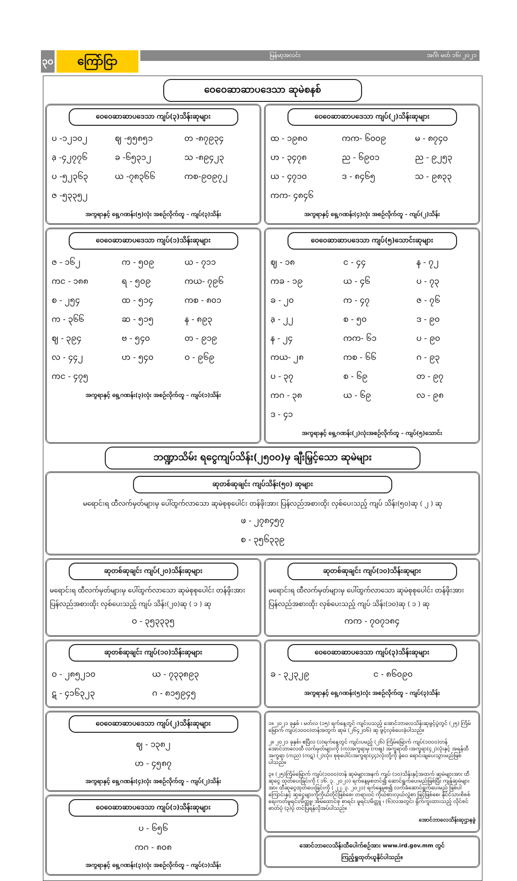၃၀
ကြော်ငြာ
မြန်မာ့အလင်း အင်္ဂါ၊ မတ် ၁၆၊ ၂၀၂၁
ဝေဝေဆာဆာပဒေသာ ဆုမဲစနစ်
ဝေဝေဆာဆာပဒေသာ ကျပ်(၃)သိန်းဆုများ
| ပ -၁၂၁၀၂ | ဈ -၅၅၈၅၁ | တ -၈၇၉၃၄ |
| ạ -၄၂၇၇၆ | ခ -၆၅၃၁၂ | သ -၈၉၄၂၃ |
| ပ -၅၂၃၆၃ | ယ -၇၈၃၆၆ | ကစ-၉၀၉၇၂ |
| ဇ -၅၃၃၅၂ | | |
အကွရာနှင့် ရှေ့ဂဏန်း(၅)လုံး အစဉ်လိုက်တူ – ကျပ်(၃)သိန်း
ဝေဝေဆာဆာပဒေသာ ကျပ်(၂)သိန်းဆုများ
| ထ - ၁၉၈၀ | ကက- ၆၀၀၉ | မ - ၈၇၄၀ |
| ဟ - ၃၄၇၈ | ည - ၆၉၀၁ | ည - ၉၂၅၃ |
| ယ - ၄၇၁၀ | ဒ - ၈၄၆၅ | သ - ၉၈၃၃ |
| ကက- ၄၈၄၆ | | |
အကွရာနှင့် ရှေ့ဂဏန်း(၄)လုံး အစဉ်လိုက်တူ – ကျပ်(၂)သိန်း
ဝေဝေဆာဆာပဒေသာ ကျပ်(၁)သိန်းဆုများ
| ဇ - ၁၆၂ | က - ၅၀၉ | ယ - ၇၁၁ |
| ကင - ၁၈၈ | ရ - ၅၀၉ | ကယ- ၇၉၆ |
| စ - ၂၅၄ | ထ - ၅၁၄ | ကစ - ၈၀၁ |
| က - ၃၆၆ | ဆ - ၅၁၅ | န - ၈၉၃ |
| ဈ - ၃၉၄ | ဗ - ၅၄၀ | တ - ၉၁၉ |
| လ - ၄၄၂ | ဟ - ၅၄၀ | ဝ - ၉၆၉ |
| ကင - ၄၇၅ | | |
အကွရာနှင့် ရှေ့ဂဏန်း(၃)လုံး အစဉ်လိုက်တူ – ကျပ်(၁)သိန်း
ဝေဝေဆာဆာပဒေသာ ကျပ်(၅)သောင်းဆုများ
| ဈ - ၁၈ | င - ၄၄ | န - ၇၂ |
| ကခ - ၁၉ | ယ - ၄၆ | ပ - ၇၃ |
| ခ - ၂၀ | က - ၄၇ | ဇ - ၇၆ |
| ạ - ၂၂ | စ - ၅၀ | ဒ - ၉၀ |
| န - ၂၄ | ကက- ၆၁ | ပ - ၉၀ |
| ကယ- ၂၈ | ကစ - ၆၆ | ဂ - ၉၃ |
| ပ - ၃၇ | စ - ၆၉ | တ - ၉၇ |
| ကဂ - ၃၈ | ယ - ၆၉ | လ - ၉၈ |
| ဒ - ၄၁ | | |
အကွရာနှင့် ရှေ့ဂဏန်း(၂)လုံးအစဉ်လိုက်တူ – ကျပ်(၅)သောင်း
ဘဏ္ဍာသိမ်း ရငွေကျပ်သိန်း(၂၅၀၀)မှ ချီးမြှင့်သော ဆုမဲများ
ဆုတစ်ဆုချင်း ကျပ်သိန်း(၅၀) ဆုများ
မရောင်းရ ထီလက်မှတ်များမှ ပေါ်ထွက်လာသော ဆုမဲစုစုပေါင်း တန်ဖိုးအား ပြန်လည်အစားထိုး လှစ်ပေးသည့် ကျပ် သိန်း(၅၀)ဆု ( ၂ ) ဆု
ဖ - ၂၇၈၄၅၇
စ - ၃၅၆၃၃၉
ဆုတစ်ဆုချင်း ကျပ်(၂၀)သိန်းဆုများ
မရောင်းရ ထီလက်မှတ်များမှ ပေါ်ထွက်လာသော ဆုမဲစုစုပေါင်း တန်ဖိုးအား ပြန်လည်အစားထိုး လှစ်ပေးသည့် ကျပ် သိန်း(၂၀)ဆု ( ၁ ) ဆု
ဝ - ၃၅၃၃၃၅
ဆုတစ်ဆုချင်း ကျပ်(၁၀)သိန်းဆုများ
မရောင်းရ ထီလက်မှတ်များမှ ပေါ်ထွက်လာသော ဆုမဲစုစုပေါင်း တန်ဖိုးအား ပြန်လည်အစားထိုး လှစ်ပေးသည့် ကျပ် သိန်း(၁၀)ဆု ( ၁ ) ဆု
ကက - ၇၀၇၁၈၄
ဆုတစ်ဆုချင်း ကျပ်(၁၀)သိန်းဆုများ
| ဝ - ၂၈၅၂၁၀ | ယ - ၇၃၃၈၉၃ |
| ဋ - ၄၁၆၃၂၃ | ဂ - ၈၁၅၉၄၅ |
ဝေဝေဆာဆာပဒေသာ ကျပ်(၃)သိန်းဆုများ
| ခ - ၃၂၃၂၉ | င - ၈၆၀၉၀ |
အကွရာနှင့် ရှေ့ဂဏန်း(၅)လုံး အစဉ်လိုက်တူ – ကျပ်(၃)သိန်း
ဝေဝေဆာဆာပဒေသာ ကျပ်(၂)သိန်းဆုများ
ဈ - ၁၃၈၂
ဟ - ၄၅၈၇
အကွရာနှင့် ရှေ့ဂဏန်း(၄)လုံး အစဉ်လိုက်တူ – ကျပ်(၂)သိန်း
ဝေဝေဆာဆာပဒေသာ ကျပ်(၁)သိန်းဆုများ
ပ - ၆၅၆
ကဂ - ၈၀၈
အကွရာနှင့် ရှေ့ဂဏန်း(၃)လုံး အစဉ်လိုက်တူ – ကျပ်(၁)သိန်း
၁။ ၂၀၂၁ ခုနှစ် ၊ မတ်လ (၁၅) ရက်နေ့တွင် ကျင်းပသည့် အောင်ဘာလေသိန်းဆုဖွင့်ပွဲတွင် (၂၅) ကြိမ်မြောက် ကျပ်(၁၀၀၀)တန်အတွက် ဆုမဲ (၂၆၄၂၀၆) ဆု ဖွင့်လှစ်ပေးခဲ့ပါသည်။
၂။ ၂၀၂၁ ခုနှစ်၊ ဧပြီလ (၁)ရက်နေ့တွင် ကျင်းပမည့် (၂၆) ကြိမ်မြောက် ကျပ်(၁၀၀၀)တန် အောင်ဘာလေထီ လက်မှတ်များကို (က)အက္ခရာမှ (ကဈ) အက္ခရာထိ ၊အက္ခရာ(၄၂)လုံးနှင့် အရန်ထီအက္ခရာ (ကည) (ကဋ) (၂)လုံး၊ စုစုပေါင်းအက္ခရာ(၄၄)လုံးတို့ကို ခွဲဝေ ရောင်းချပေးသွားမည်ဖြစ်ပါသည်။
၃။ (၂၅)ကြိမ်မြောက် ကျပ်(၁၀၀၀)တန် ဆုမဲများအနက် ကျပ် (၁၀)သိန်းနှင့်အထက် ဆုမဲများအား ထီဆုငွေ ထုတ်ပေးခြင်းကို ( ၁၆. ၃. ၂၀၂၁) ရက်နေ့မှစတင်၍ ဆောင်ရွက်ပေးမည်ဖြစ်ပြီး ကျန်ဆုမဲများအား ထီဆုငွေထုတ်ပေးခြင်းကို ( ၂၂. ၃. ၂၀၂၁) ရက်နေ့မှစ၍ လက်ခံဆောင်ရွက်ပေးမည် ဖြစ်ပါကြောင်းနှင့် ဆုငွေများကိုကိုယ်တိုင်ဖြစ်စေ၊ တရားဝင် ကိုယ်စားလှယ်လွှဲစာ ဖြင့်ဖြစ်စေ၊ နိုင်ငံသားစိစစ်ရေးကတ်မူရင်း/မိတ္တူ၊ အိမ်ထောင်စု စာရင်း မူရင်း/မိတ္တူ ၊ (၆)လအတွင်း ရိုက်ကူးထားသည့် လိုင်စင်ဓာတ်ပုံ (၃)ပုံ တင်ပြရန်လိုအပ်ပါသည်။
အောင်ဘာလေသိန်းဆုဌာနခွဲ
အောင်ဘာလေသိန်းထီပေါက်စဉ်အား www.ird.gov.mm တွင်
ကြည့်ရှုထုတ်ယူနိုင်ပါသည်။